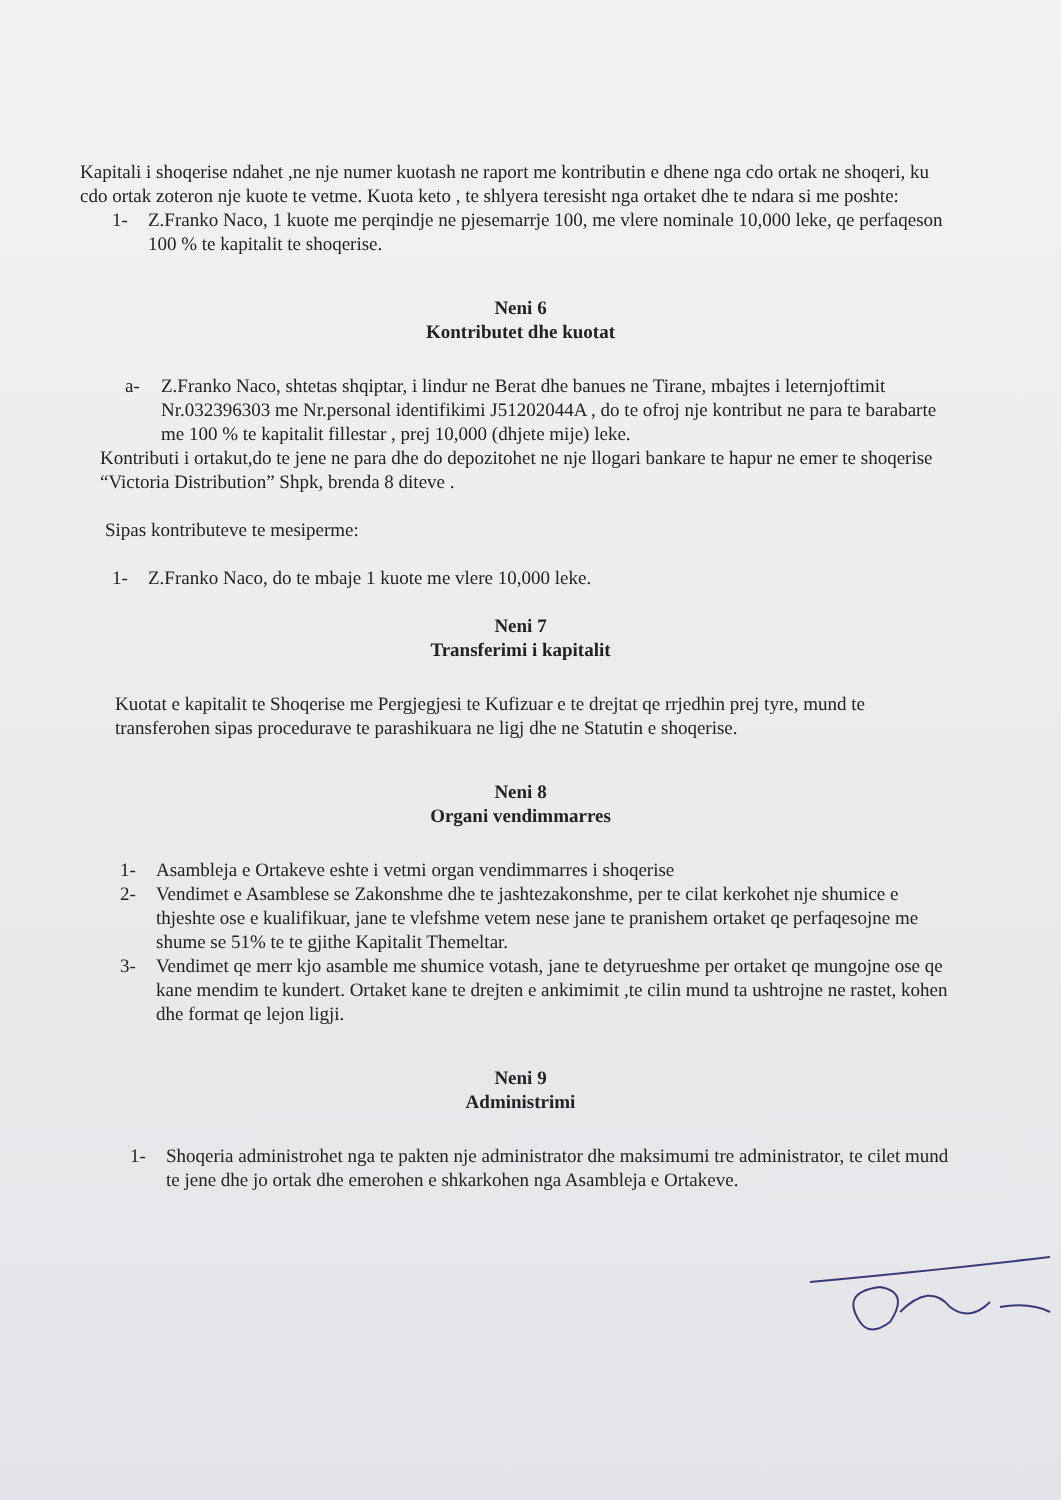Kapitali i shoqerise ndahet ,ne nje numer kuotash ne raport me kontributin e dhene nga cdo ortak ne shoqeri, ku cdo ortak zoteron nje kuote te vetme. Kuota keto , te shlyera teresisht nga ortaket dhe te ndara si me poshte:
1- Z.Franko Naco, 1 kuote me perqindje ne pjesemarrje 100, me vlere nominale 10,000 leke, qe perfaqeson 100 % te kapitalit te shoqerise.
Neni 6
Kontributet dhe kuotat
a- Z.Franko Naco, shtetas shqiptar, i lindur ne Berat dhe banues ne Tirane, mbajtes i leternjoftimit Nr.032396303 me Nr.personal identifikimi J51202044A , do te ofroj nje kontribut ne para te barabarte me 100 % te kapitalit fillestar , prej 10,000 (dhjete mije) leke.
Kontributi i ortakut,do te jene ne para dhe do depozitohet ne nje llogari bankare te hapur ne emer te shoqerise “Victoria Distribution” Shpk, brenda 8 diteve .
Sipas kontributeve te mesiperme:
1- Z.Franko Naco, do te mbaje 1 kuote me vlere 10,000 leke.
Neni 7
Transferimi i kapitalit
Kuotat e kapitalit te Shoqerise me Pergjegjesi te Kufizuar e te drejtat qe rrjedhin prej tyre, mund te transferohen sipas procedurave te parashikuara ne ligj dhe ne Statutin e shoqerise.
Neni 8
Organi vendimmarres
1- Asambleja e Ortakeve eshte i vetmi organ vendimmarres i shoqerise
2- Vendimet e Asamblese se Zakonshme dhe te jashtezakonshme, per te cilat kerkohet nje shumice e thjeshte ose e kualifikuar, jane te vlefshme vetem nese jane te pranishem ortaket qe perfaqesojne me shume se 51% te te gjithe Kapitalit Themeltar.
3- Vendimet qe merr kjo asamble me shumice votash, jane te detyrueshme per ortaket qe mungojne ose qe kane mendim te kundert. Ortaket kane te drejten e ankimimit ,te cilin mund ta ushtrojne ne rastet, kohen dhe format qe lejon ligji.
Neni 9
Administrimi
1- Shoqeria administrohet nga te pakten nje administrator dhe maksimumi tre administrator, te cilet mund te jene dhe jo ortak dhe emerohen e shkarkohen nga Asambleja e Ortakeve.